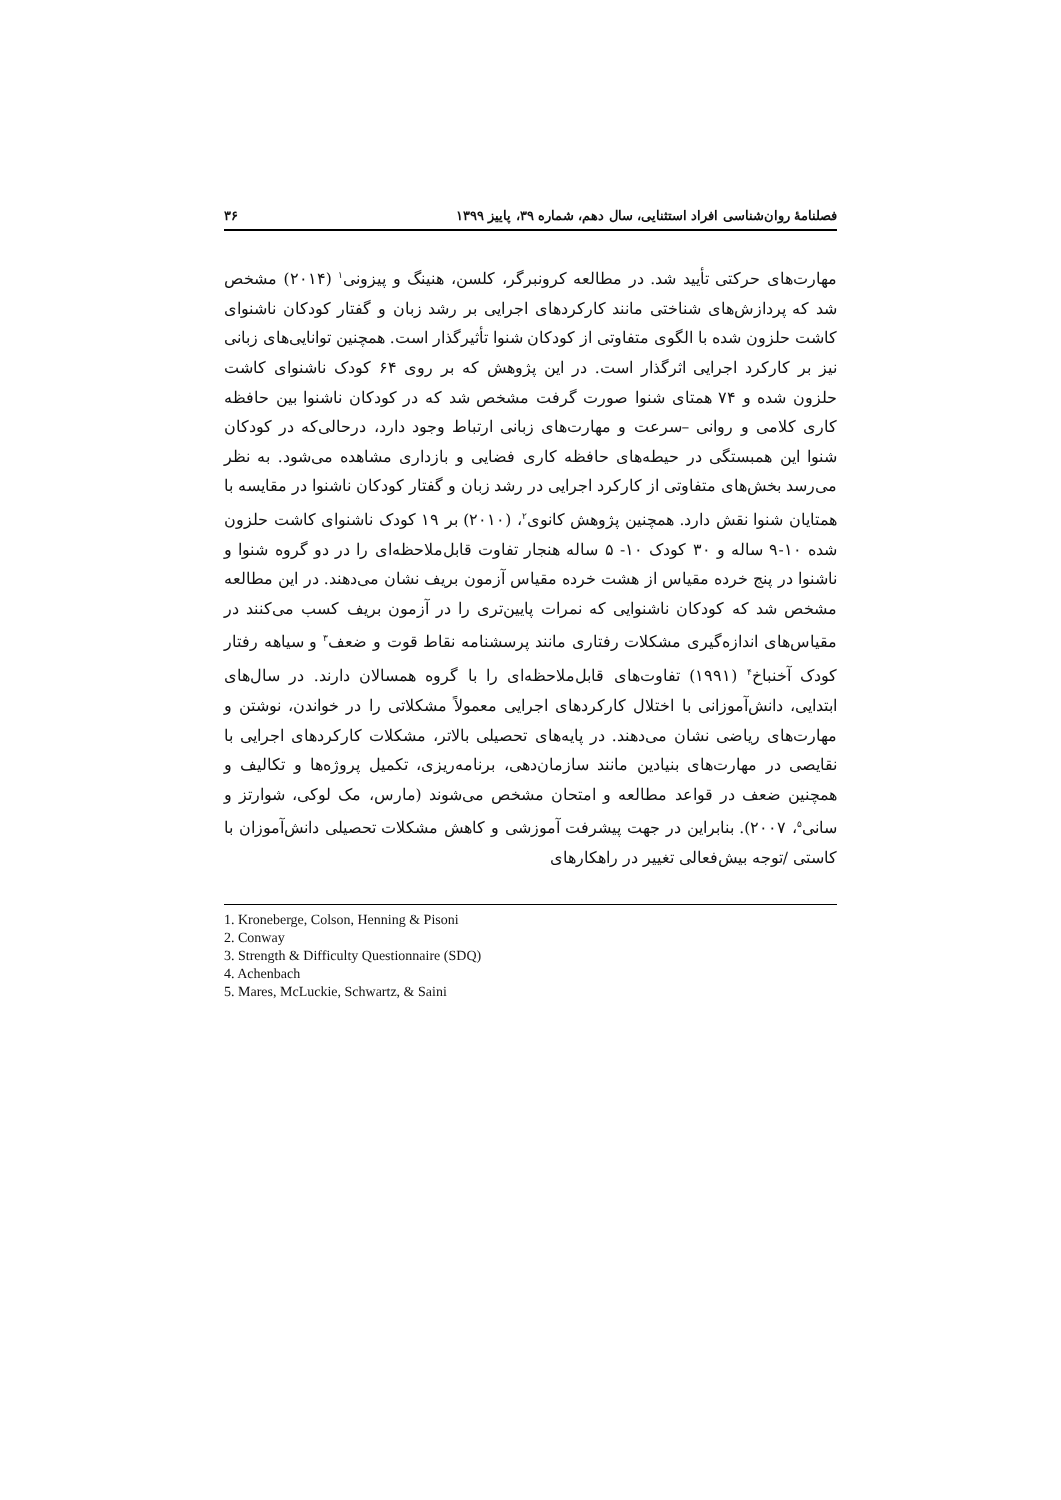فصلنامهٔ روان‌شناسی افراد استثنایی، سال دهم، شماره ۳۹، پاییز ۱۳۹۹ ۳۶
مهارت‌های حرکتی تأیید شد. در مطالعه کرونبرگر، کلسن، هنینگ و پیزونی<sup>۱</sup> (۲۰۱۴) مشخص شد که پردازش‌های شناختی مانند کارکردهای اجرایی بر رشد زبان و گفتار کودکان ناشنوای کاشت حلزون شده با الگوی متفاوتی از کودکان شنوا تأثیرگذار است. همچنین توانایی‌های زبانی نیز بر کارکرد اجرایی اثرگذار است. در این پژوهش که بر روی ۶۴ کودک ناشنوای کاشت حلزون شده و ۷۴ همتای شنوا صورت گرفت مشخص شد که در کودکان ناشنوا بین حافظه کاری کلامی و روانی –سرعت و مهارت‌های زبانی ارتباط وجود دارد، درحالی‌که در کودکان شنوا این همبستگی در حیطه‌های حافظه کاری فضایی و بازداری مشاهده می‌شود. به نظر می‌رسد بخش‌های متفاوتی از کارکرد اجرایی در رشد زبان و گفتار کودکان ناشنوا در مقایسه با همتایان شنوا نقش دارد. همچنین پژوهش کانوی<sup>۲</sup>، (۲۰۱۰) بر ۱۹ کودک ناشنوای کاشت حلزون شده ۱۰-۹ ساله و ۳۰ کودک ۱۰- ۵ ساله هنجار تفاوت قابل‌ملاحظه‌ای را در دو گروه شنوا و ناشنوا در پنج خرده مقیاس از هشت خرده مقیاس آزمون بریف نشان می‌دهند. در این مطالعه مشخص شد که کودکان ناشنوایی که نمرات پایین‌تری را در آزمون بریف کسب می‌کنند در مقیاس‌های اندازه‌گیری مشکلات رفتاری مانند پرسشنامه نقاط قوت و ضعف<sup>۳</sup> و سیاهه رفتار کودک آخنباخ<sup>۴</sup> (۱۹۹۱) تفاوت‌های قابل‌ملاحظه‌ای را با گروه همسالان دارند. در سال‌های ابتدایی، دانش‌آموزانی با اختلال کارکردهای اجرایی معمولاً مشکلاتی را در خواندن، نوشتن و مهارت‌های ریاضی نشان می‌دهند. در پایه‌های تحصیلی بالاتر، مشکلات کارکردهای اجرایی با نقایصی در مهارت‌های بنیادین مانند سازمان‌دهی، برنامه‌ریزی، تکمیل پروژه‌ها و تکالیف و همچنین ضعف در قواعد مطالعه و امتحان مشخص می‌شوند (مارس، مک لوکی، شوارتز و سانی<sup>۵</sup>، ۲۰۰۷). بنابراین در جهت پیشرفت آموزشی و کاهش مشکلات تحصیلی دانش‌آموزان با کاستی /توجه بیش‌فعالی تغییر در راهکارهای
1. Kroneberge, Colson, Henning & Pisoni
2. Conway
3. Strength & Difficulty Questionnaire (SDQ)
4. Achenbach
5. Mares, McLuckie, Schwartz, & Saini